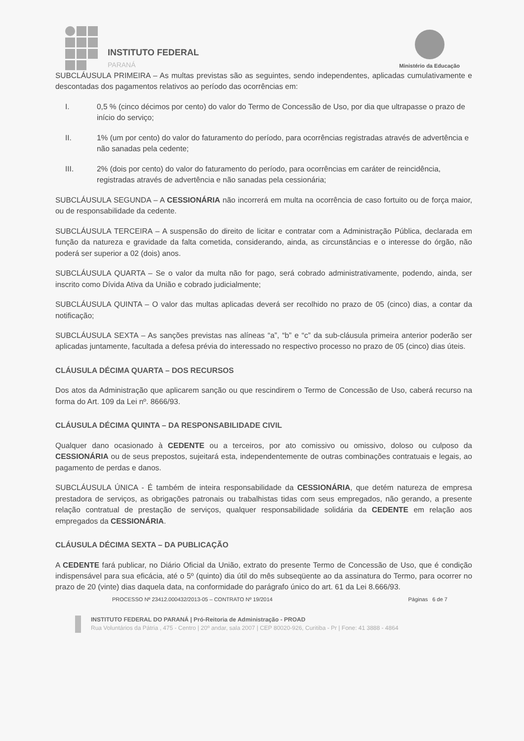INSTITUTO FEDERAL
PARANÁ
Ministério da Educação
SUBCLÁUSULA PRIMEIRA – As multas previstas são as seguintes, sendo independentes, aplicadas cumulativamente e descontadas dos pagamentos relativos ao período das ocorrências em:
I. 0,5 % (cinco décimos por cento) do valor do Termo de Concessão de Uso, por dia que ultrapasse o prazo de início do serviço;
II. 1% (um por cento) do valor do faturamento do período, para ocorrências registradas através de advertência e não sanadas pela cedente;
III. 2% (dois por cento) do valor do faturamento do período, para ocorrências em caráter de reincidência, registradas através de advertência e não sanadas pela cessionária;
SUBCLÁUSULA SEGUNDA – A CESSIONÁRIA não incorrerá em multa na ocorrência de caso fortuito ou de força maior, ou de responsabilidade da cedente.
SUBCLÁUSULA TERCEIRA – A suspensão do direito de licitar e contratar com a Administração Pública, declarada em função da natureza e gravidade da falta cometida, considerando, ainda, as circunstâncias e o interesse do órgão, não poderá ser superior a 02 (dois) anos.
SUBCLÁUSULA QUARTA – Se o valor da multa não for pago, será cobrado administrativamente, podendo, ainda, ser inscrito como Dívida Ativa da União e cobrado judicialmente;
SUBCLÁUSULA QUINTA – O valor das multas aplicadas deverá ser recolhido no prazo de 05 (cinco) dias, a contar da notificação;
SUBCLÁUSULA SEXTA – As sanções previstas nas alíneas “a”, “b” e “c” da sub-cláusula primeira anterior poderão ser aplicadas juntamente, facultada a defesa prévia do interessado no respectivo processo no prazo de 05 (cinco) dias úteis.
CLÁUSULA DÉCIMA QUARTA – DOS RECURSOS
Dos atos da Administração que aplicarem sanção ou que rescindirem o Termo de Concessão de Uso, caberá recurso na forma do Art. 109 da Lei nº. 8666/93.
CLÁUSULA DÉCIMA QUINTA – DA RESPONSABILIDADE CIVIL
Qualquer dano ocasionado à CEDENTE ou a terceiros, por ato comissivo ou omissivo, doloso ou culposo da CESSIONÁRIA ou de seus prepostos, sujeitará esta, independentemente de outras combinações contratuais e legais, ao pagamento de perdas e danos.
SUBCLÁUSULA ÚNICA - É também de inteira responsabilidade da CESSIONÁRIA, que detém natureza de empresa prestadora de serviços, as obrigações patronais ou trabalhistas tidas com seus empregados, não gerando, a presente relação contratual de prestação de serviços, qualquer responsabilidade solidária da CEDENTE em relação aos empregados da CESSIONÁRIA.
CLÁUSULA DÉCIMA SEXTA – DA PUBLICAÇÃO
A CEDENTE fará publicar, no Diário Oficial da União, extrato do presente Termo de Concessão de Uso, que é condição indispensável para sua eficácia, até o 5º (quinto) dia útil do mês subseqüente ao da assinatura do Termo, para ocorrer no prazo de 20 (vinte) dias daquela data, na conformidade do parágrafo único do art. 61 da Lei 8.666/93.
PROCESSO Nº 23412.000432/2013-05 – CONTRATO Nº 19/2014 Páginas 6 de 7
INSTITUTO FEDERAL DO PARANÁ | Pró-Reitoria de Administração - PROAD
Rua Voluntários da Pátria , 475 - Centro | 20º andar, sala 2007 | CEP 80020-926, Curitiba - Pr | Fone: 41 3888 - 4864